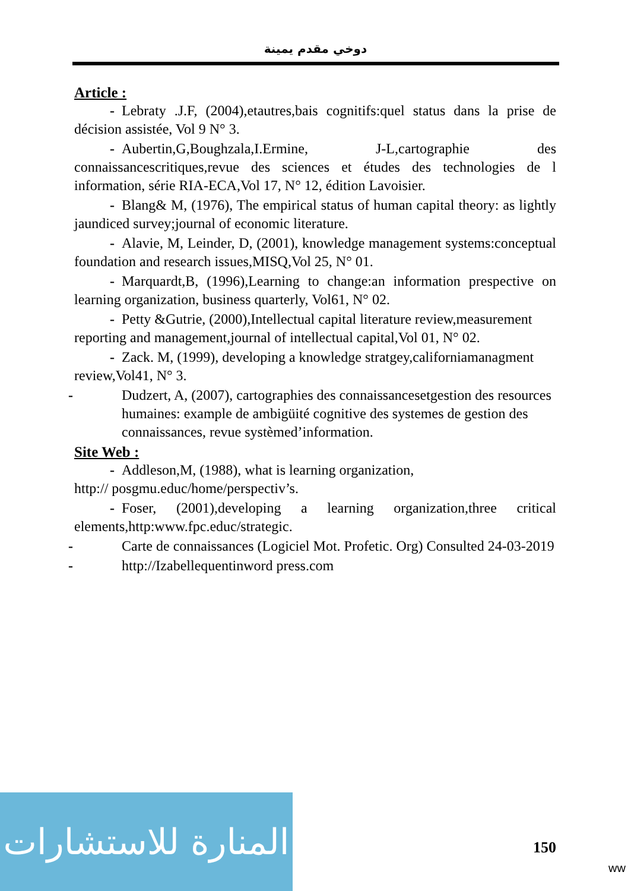دوخي مقدم يمينة
Article :
- Lebraty .J.F, (2004),etautres,bais cognitifs:quel status dans la prise de décision assistée, Vol 9 N° 3.
- Aubertin,G,Boughzala,I.Ermine, J-L,cartographie des connaissancescritiques,revue des sciences et études des technologies de l information, série RIA-ECA,Vol 17, N° 12, édition Lavoisier.
- Blang& M, (1976), The empirical status of human capital theory: as lightly jaundiced survey;journal of economic literature.
- Alavie, M, Leinder, D, (2001), knowledge management systems:conceptual foundation and research issues,MISQ,Vol 25, N° 01.
- Marquardt,B, (1996),Learning to change:an information prespective on learning organization, business quarterly, Vol61, N° 02.
- Petty &Gutrie, (2000),Intellectual capital literature review,measurement reporting and management,journal of intellectual capital,Vol 01, N° 02.
- Zack. M, (1999), developing a knowledge stratgey,californiamanagment review,Vol41, N° 3.
- Dudzert, A, (2007), cartographies des connaissancesetgestion des resources humaines: example de ambigüité cognitive des systemes de gestion des connaissances, revue systèmed’information.
Site Web :
- Addleson,M, (1988), what is learning organization,
http:// posgmu.educ/home/perspectiv’s.
- Foser, (2001),developing a learning organization,three critical elements,http:www.fpc.educ/strategic.
- Carte de connaissances (Logiciel Mot. Profetic. Org) Consulted 24-03-2019
- http://Izabellequentinword press.com
المنارة للاستشارات
150
ww